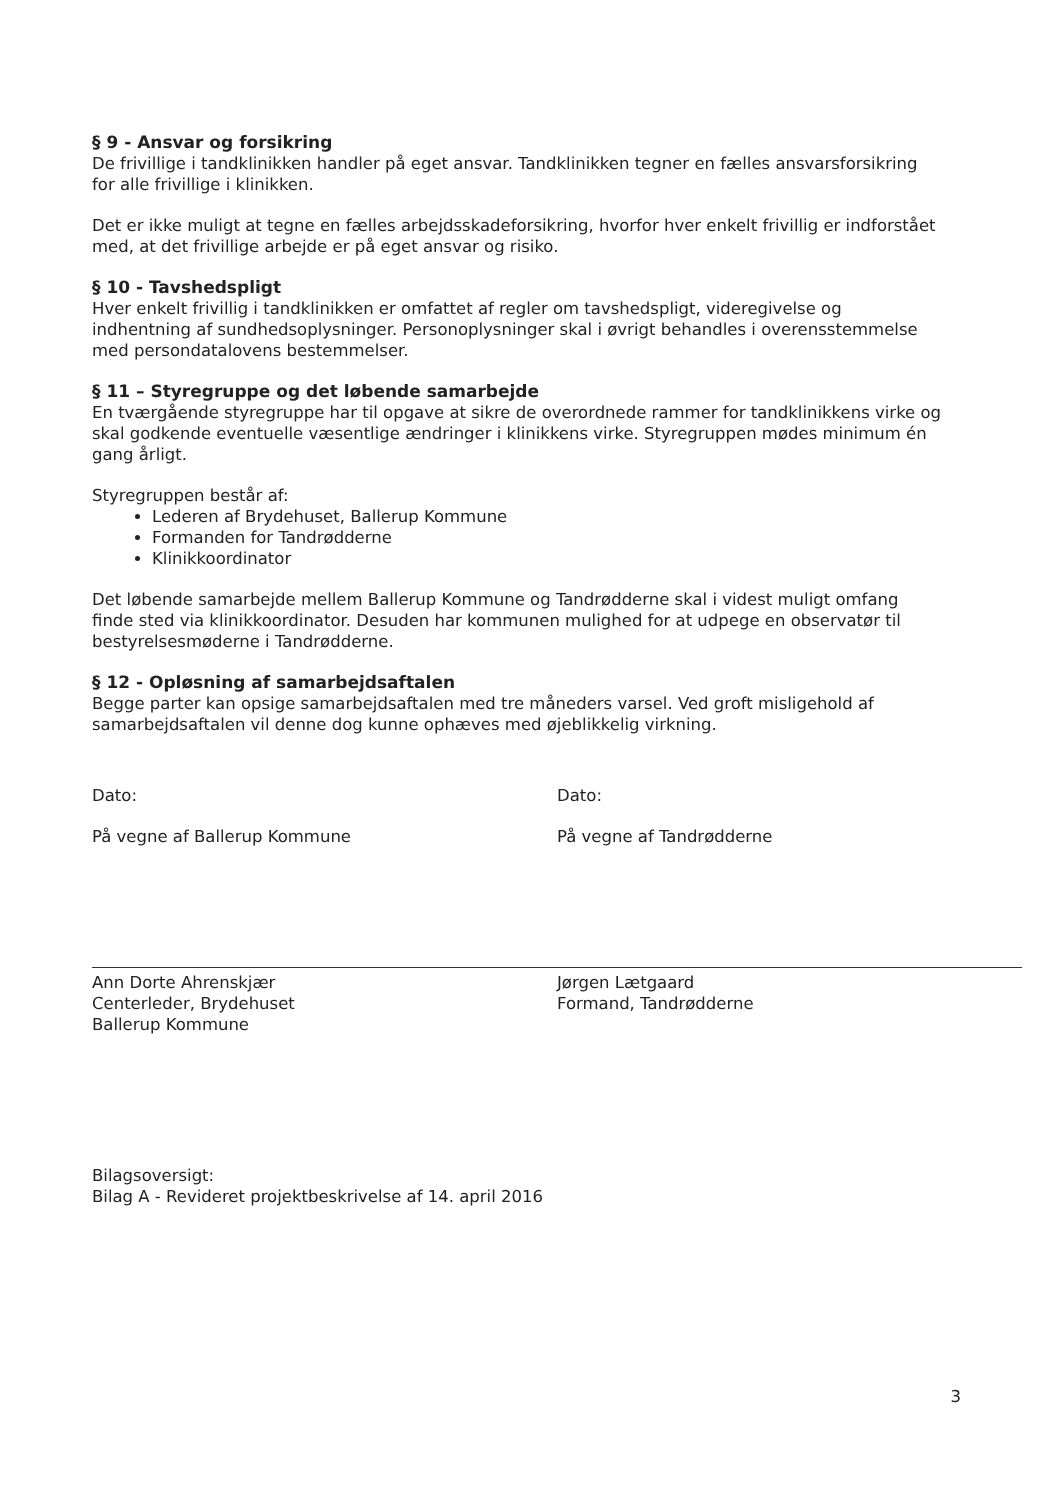§ 9 - Ansvar og forsikring
De frivillige i tandklinikken handler på eget ansvar. Tandklinikken tegner en fælles ansvarsforsikring for alle frivillige i klinikken.
Det er ikke muligt at tegne en fælles arbejdsskadeforsikring, hvorfor hver enkelt frivillig er indforstået med, at det frivillige arbejde er på eget ansvar og risiko.
§ 10 - Tavshedspligt
Hver enkelt frivillig i tandklinikken er omfattet af regler om tavshedspligt, videregivelse og indhentning af sundhedsoplysninger. Personoplysninger skal i øvrigt behandles i overensstemmelse med persondatalovens bestemmelser.
§ 11 – Styregruppe og det løbende samarbejde
En tværgående styregruppe har til opgave at sikre de overordnede rammer for tandklinikkens virke og skal godkende eventuelle væsentlige ændringer i klinikkens virke. Styregruppen mødes minimum én gang årligt.
Styregruppen består af:
Lederen af Brydehuset, Ballerup Kommune
Formanden for Tandrødderne
Klinikkoordinator
Det løbende samarbejde mellem Ballerup Kommune og Tandrødderne skal i videst muligt omfang finde sted via klinikkoordinator. Desuden har kommunen mulighed for at udpege en observatør til bestyrelsesmøderne i Tandrødderne.
§ 12 - Opløsning af samarbejdsaftalen
Begge parter kan opsige samarbejdsaftalen med tre måneders varsel. Ved groft misligehold af samarbejdsaftalen vil denne dog kunne ophæves med øjeblikkelig virkning.
Dato:
På vegne af Ballerup Kommune
Ann Dorte Ahrenskjær
Centerleder, Brydehuset
Ballerup Kommune
Dato:
På vegne af Tandrødderne
Jørgen Lætgaard
Formand, Tandrødderne
Bilagsoversigt:
Bilag A - Revideret projektbeskrivelse af 14. april 2016
3